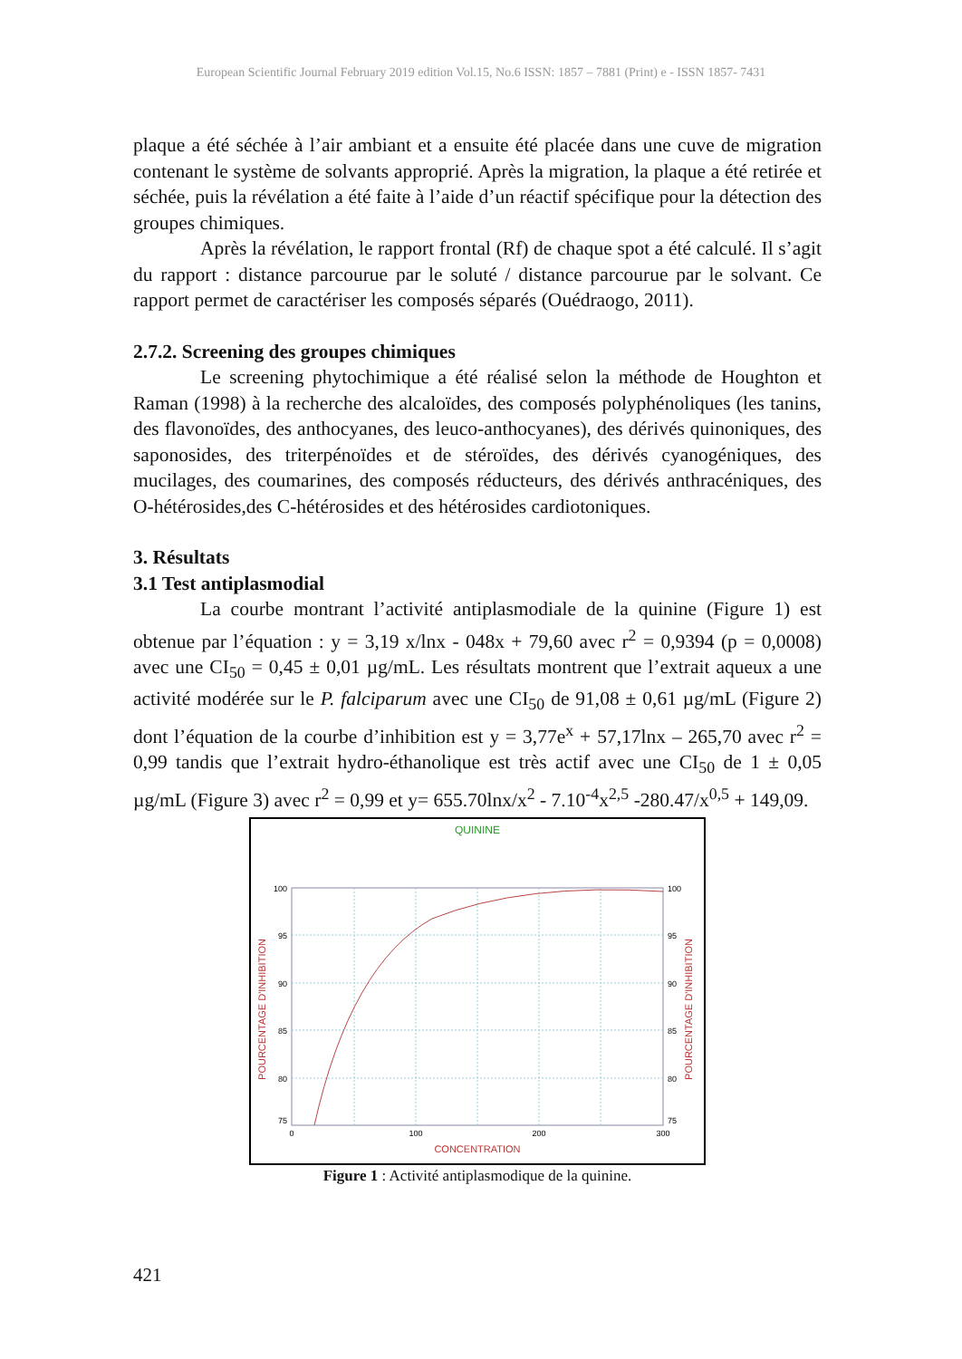European Scientific Journal February 2019 edition Vol.15, No.6 ISSN: 1857 – 7881 (Print) e - ISSN 1857- 7431
plaque a été séchée à l’air ambiant et a ensuite été placée dans une cuve de migration contenant le système de solvants approprié. Après la migration, la plaque a été retirée et séchée, puis la révélation a été faite à l’aide d’un réactif spécifique pour la détection des groupes chimiques.
Après la révélation, le rapport frontal (Rf) de chaque spot a été calculé. Il s’agit du rapport : distance parcourue par le soluté / distance parcourue par le solvant. Ce rapport permet de caractériser les composés séparés (Ouédraogo, 2011).
2.7.2. Screening des groupes chimiques
Le screening phytochimique a été réalisé selon la méthode de Houghton et Raman (1998) à la recherche des alcaloïdes, des composés polyphénoliques (les tanins, des flavonoïdes, des anthocyanes, des leuco-anthocyanes), des dérivés quinoniques, des saponosides, des triterpénoïdes et de stéroïdes, des dérivés cyanogéniques, des mucilages, des coumarines, des composés réducteurs, des dérivés anthracéniques, des O-hétérosides,des C-hétérosides et des hétérosides cardiotoniques.
3. Résultats
3.1 Test antiplasmodial
La courbe montrant l’activité antiplasmodiale de la quinine (Figure 1) est obtenue par l’équation : y = 3,19 x/lnx - 048x + 79,60 avec r<sup>2</sup> = 0,9394 (p = 0,0008) avec une CI<sub>50</sub> = 0,45 ± 0,01 µg/mL. Les résultats montrent que l’extrait aqueux a une activité modérée sur le P. falciparum avec une CI<sub>50</sub> de 91,08 ± 0,61 µg/mL (Figure 2) dont l’équation de la courbe d’inhibition est y = 3,77e<sup>x</sup> + 57,17lnx – 265,70 avec r<sup>2</sup> = 0,99 tandis que l’extrait hydro-éthanolique est très actif avec une CI<sub>50</sub> de 1 ± 0,05 µg/mL (Figure 3) avec r<sup>2</sup> = 0,99 et y= 655.70lnx/x<sup>2</sup> - 7.10<sup>-4</sup>x<sup>2,5</sup> -280.47/x<sup>0,5</sup> + 149,09.
QUININE
100
95
90
85
80
75
100
95
90
85
80
75
0
100
200
300
CONCENTRATION
POURCENTAGE D'INHIBITION
POURCENTAGE D'INHIBITION
Figure 1 : Activité antiplasmodique de la quinine.
421